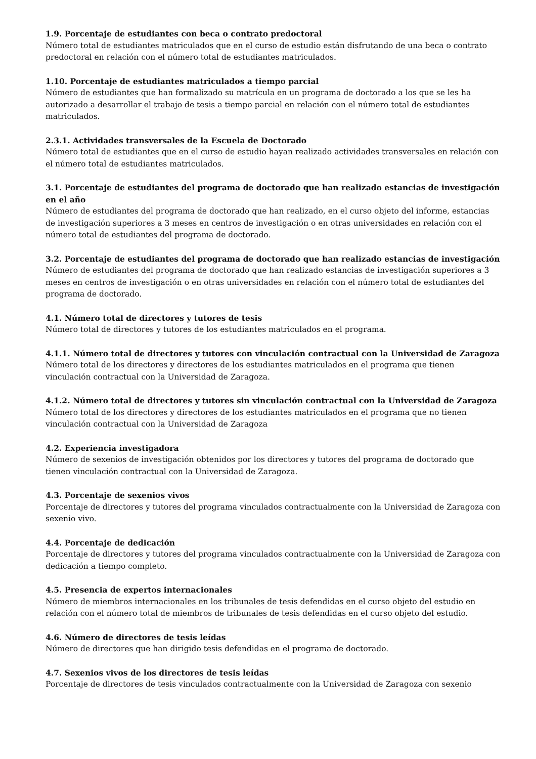1.9. Porcentaje de estudiantes con beca o contrato predoctoral
Número total de estudiantes matriculados que en el curso de estudio están disfrutando de una beca o contrato predoctoral en relación con el número total de estudiantes matriculados.
1.10. Porcentaje de estudiantes matriculados a tiempo parcial
Número de estudiantes que han formalizado su matrícula en un programa de doctorado a los que se les ha autorizado a desarrollar el trabajo de tesis a tiempo parcial en relación con el número total de estudiantes matriculados.
2.3.1. Actividades transversales de la Escuela de Doctorado
Número total de estudiantes que en el curso de estudio hayan realizado actividades transversales en relación con el número total de estudiantes matriculados.
3.1. Porcentaje de estudiantes del programa de doctorado que han realizado estancias de investigación en el año
Número de estudiantes del programa de doctorado que han realizado, en el curso objeto del informe, estancias de investigación superiores a 3 meses en centros de investigación o en otras universidades en relación con el número total de estudiantes del programa de doctorado.
3.2. Porcentaje de estudiantes del programa de doctorado que han realizado estancias de investigación
Número de estudiantes del programa de doctorado que han realizado estancias de investigación superiores a 3 meses en centros de investigación o en otras universidades en relación con el número total de estudiantes del programa de doctorado.
4.1. Número total de directores y tutores de tesis
Número total de directores y tutores de los estudiantes matriculados en el programa.
4.1.1. Número total de directores y tutores con vinculación contractual con la Universidad de Zaragoza
Número total de los directores y directores de los estudiantes matriculados en el programa que tienen vinculación contractual con la Universidad de Zaragoza.
4.1.2. Número total de directores y tutores sin vinculación contractual con la Universidad de Zaragoza
Número total de los directores y directores de los estudiantes matriculados en el programa que no tienen vinculación contractual con la Universidad de Zaragoza
4.2. Experiencia investigadora
Número de sexenios de investigación obtenidos por los directores y tutores del programa de doctorado que tienen vinculación contractual con la Universidad de Zaragoza.
4.3. Porcentaje de sexenios vivos
Porcentaje de directores y tutores del programa vinculados contractualmente con la Universidad de Zaragoza con sexenio vivo.
4.4. Porcentaje de dedicación
Porcentaje de directores y tutores del programa vinculados contractualmente con la Universidad de Zaragoza con dedicación a tiempo completo.
4.5. Presencia de expertos internacionales
Número de miembros internacionales en los tribunales de tesis defendidas en el curso objeto del estudio en relación con el número total de miembros de tribunales de tesis defendidas en el curso objeto del estudio.
4.6. Número de directores de tesis leídas
Número de directores que han dirigido tesis defendidas en el programa de doctorado.
4.7. Sexenios vivos de los directores de tesis leídas
Porcentaje de directores de tesis vinculados contractualmente con la Universidad de Zaragoza con sexenio